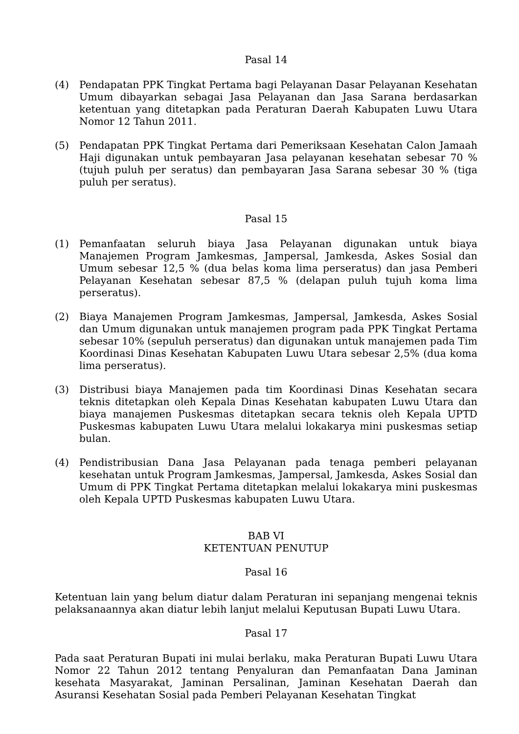Pasal 14
(4) Pendapatan PPK Tingkat Pertama bagi Pelayanan Dasar Pelayanan Kesehatan Umum dibayarkan sebagai Jasa Pelayanan dan Jasa Sarana berdasarkan ketentuan yang ditetapkan pada Peraturan Daerah Kabupaten Luwu Utara Nomor 12 Tahun 2011.
(5) Pendapatan PPK Tingkat Pertama dari Pemeriksaan Kesehatan Calon Jamaah Haji digunakan untuk pembayaran Jasa pelayanan kesehatan sebesar 70 % (tujuh puluh per seratus) dan pembayaran Jasa Sarana sebesar 30 % (tiga puluh per seratus).
Pasal 15
(1) Pemanfaatan seluruh biaya Jasa Pelayanan digunakan untuk biaya Manajemen Program Jamkesmas, Jampersal, Jamkesda, Askes Sosial dan Umum sebesar 12,5 % (dua belas koma lima perseratus) dan jasa Pemberi Pelayanan Kesehatan sebesar 87,5 % (delapan puluh tujuh koma lima perseratus).
(2) Biaya Manajemen Program Jamkesmas, Jampersal, Jamkesda, Askes Sosial dan Umum digunakan untuk manajemen program pada PPK Tingkat Pertama sebesar 10% (sepuluh perseratus) dan digunakan untuk manajemen pada Tim Koordinasi Dinas Kesehatan Kabupaten Luwu Utara sebesar 2,5% (dua koma lima perseratus).
(3) Distribusi biaya Manajemen pada tim Koordinasi Dinas Kesehatan secara teknis ditetapkan oleh Kepala Dinas Kesehatan kabupaten Luwu Utara dan biaya manajemen Puskesmas ditetapkan secara teknis oleh Kepala UPTD Puskesmas kabupaten Luwu Utara melalui lokakarya mini puskesmas setiap bulan.
(4) Pendistribusian Dana Jasa Pelayanan pada tenaga pemberi pelayanan kesehatan untuk Program Jamkesmas, Jampersal, Jamkesda, Askes Sosial dan Umum di PPK Tingkat Pertama ditetapkan melalui lokakarya mini puskesmas oleh Kepala UPTD Puskesmas kabupaten Luwu Utara.
BAB VI
KETENTUAN PENUTUP
Pasal 16
Ketentuan lain yang belum diatur dalam Peraturan ini sepanjang mengenai teknis pelaksanaannya akan diatur lebih lanjut melalui Keputusan Bupati Luwu Utara.
Pasal 17
Pada saat Peraturan Bupati ini mulai berlaku, maka Peraturan Bupati Luwu Utara Nomor 22 Tahun 2012 tentang Penyaluran dan Pemanfaatan Dana Jaminan kesehata Masyarakat, Jaminan Persalinan, Jaminan Kesehatan Daerah dan Asuransi Kesehatan Sosial pada Pemberi Pelayanan Kesehatan Tingkat